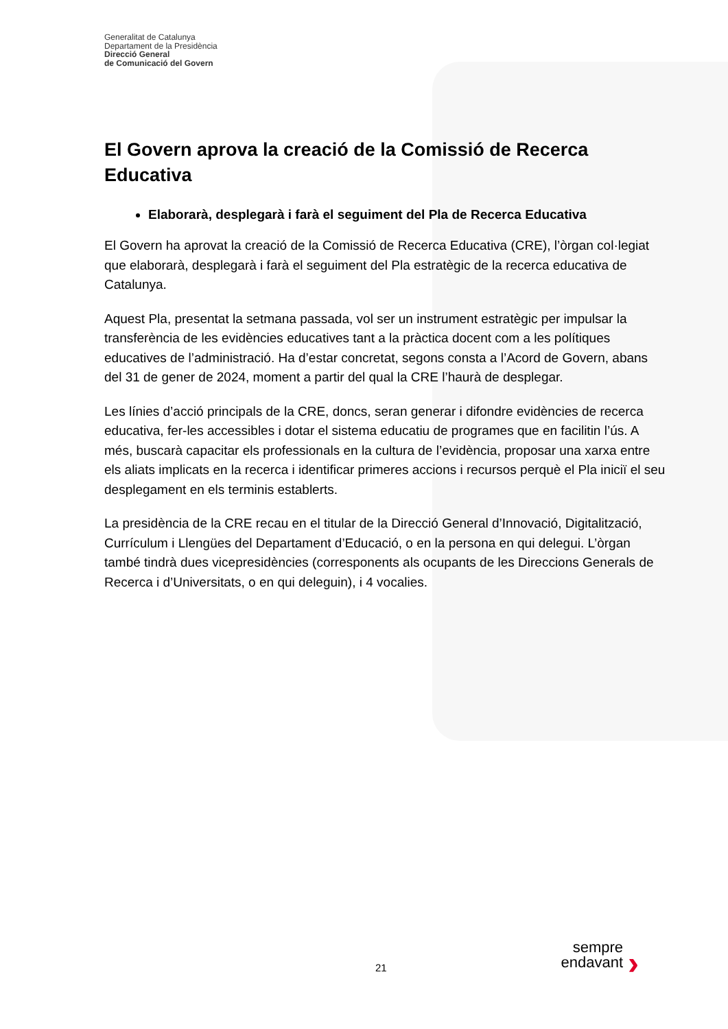Generalitat de Catalunya
Departament de la Presidència
Direcció General
de Comunicació del Govern
El Govern aprova la creació de la Comissió de Recerca Educativa
Elaborarà, desplegarà i farà el seguiment del Pla de Recerca Educativa
El Govern ha aprovat la creació de la Comissió de Recerca Educativa (CRE), l’òrgan col·legiat que elaborarà, desplegarà i farà el seguiment del Pla estratègic de la recerca educativa de Catalunya.
Aquest Pla, presentat la setmana passada, vol ser un instrument estratègic per impulsar la transferència de les evidències educatives tant a la pràctica docent com a les polítiques educatives de l’administració. Ha d’estar concretat, segons consta a l’Acord de Govern, abans del 31 de gener de 2024, moment a partir del qual la CRE l’haurà de desplegar.
Les línies d’acció principals de la CRE, doncs, seran generar i difondre evidències de recerca educativa, fer-les accessibles i dotar el sistema educatiu de programes que en facilitin l’ús. A més, buscarà capacitar els professionals en la cultura de l’evidència, proposar una xarxa entre els aliats implicats en la recerca i identificar primeres accions i recursos perquè el Pla iniciï el seu desplegament en els terminis establerts.
La presidència de la CRE recau en el titular de la Direcció General d’Innovació, Digitalització, Currículum i Llengües del Departament d’Educació, o en la persona en qui delegui. L’òrgan també tindrà dues vicepresidències (corresponents als ocupants de les Direccions Generals de Recerca i d’Universitats, o en qui deleguin), i 4 vocalies.
21
sempre
endavant
›